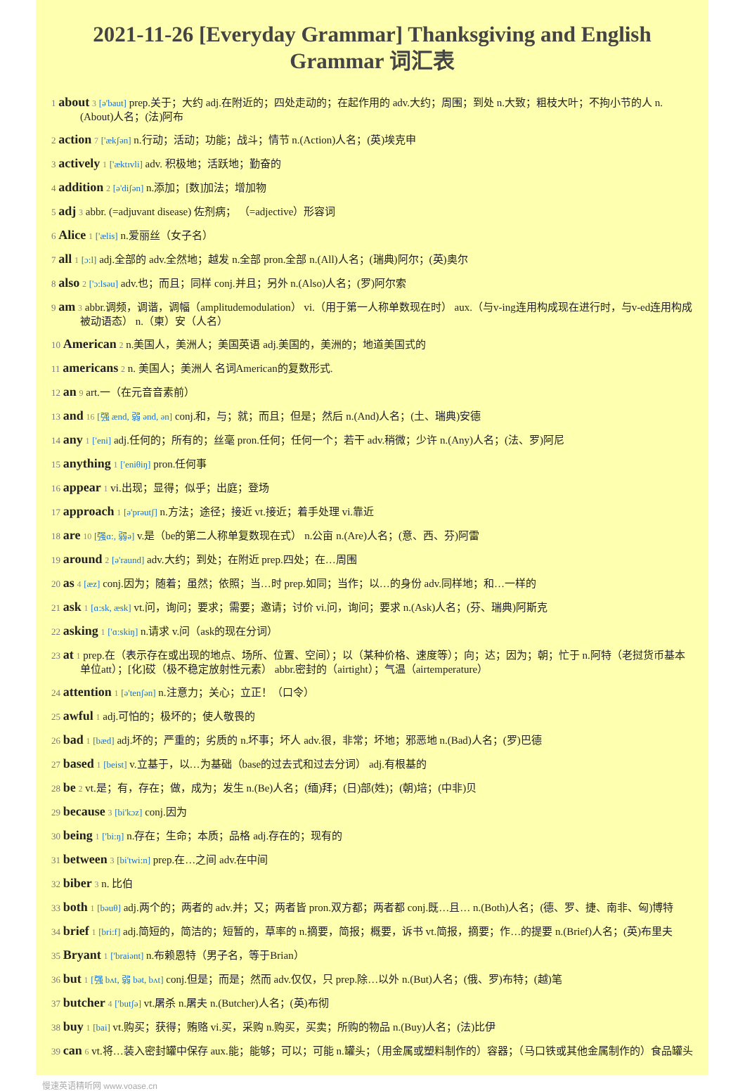2021-11-26 [Everyday Grammar] Thanksgiving and English Grammar 词汇表
1 about 3 [ə'baut] prep.关于；大约 adj.在附近的；四处走动的；在起作用的 adv.大约；周围；到处 n.大致；粗枝大叶；不拘小节的人 n.(About)人名；(法)阿布
2 action 7 ['ækʃən] n.行动；活动；功能；战斗；情节 n.(Action)人名；(英)埃克申
3 actively 1 ['æktɪvli] adv. 积极地；活跃地；勤奋的
4 addition 2 [ə'diʃən] n.添加；[数]加法；增加物
5 adj 3 abbr. (=adjuvant disease) 佐剂病； （=adjective）形容词
6 Alice 1 ['ælis] n.爱丽丝（女子名）
7 all 1 [ɔ:l] adj.全部的 adv.全然地；越发 n.全部 pron.全部 n.(All)人名；(瑞典)阿尔；(英)奥尔
8 also 2 ['ɔ:lsəu] adv.也；而且；同样 conj.并且；另外 n.(Also)人名；(罗)阿尔索
9 am 3 abbr.调频，调谐，调幅（amplitudemodulation） vi.（用于第一人称单数现在时） aux.（与v-ing连用构成现在进行时，与v-ed连用构成被动语态） n.（柬）安（人名）
10 American 2 n.美国人，美洲人；美国英语 adj.美国的，美洲的；地道美国式的
11 americans 2 n. 美国人；美洲人 名词American的复数形式.
12 an 9 art.一（在元音音素前）
13 and 16 [强 ænd, 弱 ənd, ən] conj.和，与；就；而且；但是；然后 n.(And)人名；(土、瑞典)安德
14 any 1 ['eni] adj.任何的；所有的；丝毫 pron.任何；任何一个；若干 adv.稍微；少许 n.(Any)人名；(法、罗)阿尼
15 anything 1 ['eniθiŋ] pron.任何事
16 appear 1 vi.出现；显得；似乎；出庭；登场
17 approach 1 [ə'prəutʃ] n.方法；途径；接近 vt.接近；着手处理 vi.靠近
18 are 10 [强ɑ:, 弱ə] v.是（be的第二人称单复数现在式） n.公亩 n.(Are)人名；(意、西、芬)阿雷
19 around 2 [ə'raund] adv.大约；到处；在附近 prep.四处；在…周围
20 as 4 [æz] conj.因为；随着；虽然；依照；当…时 prep.如同；当作；以…的身份 adv.同样地；和…一样的
21 ask 1 [ɑ:sk, æsk] vt.问，询问；要求；需要；邀请；讨价 vi.问，询问；要求 n.(Ask)人名；(芬、瑞典)阿斯克
22 asking 1 ['ɑ:skiŋ] n.请求 v.问（ask的现在分词）
23 at 1 prep.在（表示存在或出现的地点、场所、位置、空间）；以（某种价格、速度等）；向；达；因为；朝；忙于 n.阿特（老挝货币基本单位att）；[化]砹（极不稳定放射性元素） abbr.密封的（airtight）；气温（airtemperature）
24 attention 1 [ə'tenʃən] n.注意力；关心；立正！（口令）
25 awful 1 adj.可怕的；极坏的；使人敬畏的
26 bad 1 [bæd] adj.坏的；严重的；劣质的 n.坏事；坏人 adv.很，非常；坏地；邪恶地 n.(Bad)人名；(罗)巴德
27 based 1 [beist] v.立基于，以…为基础（base的过去式和过去分词） adj.有根基的
28 be 2 vt.是；有，存在；做，成为；发生 n.(Be)人名；(缅)拜；(日)部(姓)；(朝)培；(中非)贝
29 because 3 [bi'kɔz] conj.因为
30 being 1 ['bi:ŋ] n.存在；生命；本质；品格 adj.存在的；现有的
31 between 3 [bi'twi:n] prep.在…之间 adv.在中间
32 biber 3 n. 比伯
33 both 1 [bəuθ] adj.两个的；两者的 adv.并；又；两者皆 pron.双方都；两者都 conj.既…且… n.(Both)人名；(德、罗、捷、南非、匈)博特
34 brief 1 [bri:f] adj.简短的，简洁的；短暂的，草率的 n.摘要，简报；概要，诉书 vt.简报，摘要；作…的提要 n.(Brief)人名；(英)布里夫
35 Bryant 1 ['braiənt] n.布赖恩特（男子名，等于Brian）
36 but 1 [强 bʌt, 弱 bət, bʌt] conj.但是；而是；然而 adv.仅仅，只 prep.除…以外 n.(But)人名；(俄、罗)布特；(越)笔
37 butcher 4 ['butʃə] vt.屠杀 n.屠夫 n.(Butcher)人名；(英)布彻
38 buy 1 [bai] vt.购买；获得；贿赂 vi.买，采购 n.购买，买卖；所购的物品 n.(Buy)人名；(法)比伊
39 can 6 vt.将…装入密封罐中保存 aux.能；能够；可以；可能 n.罐头；（用金属或塑料制作的）容器；（马口铁或其他金属制作的）食品罐头
慢速英语精听网 www.voase.cn